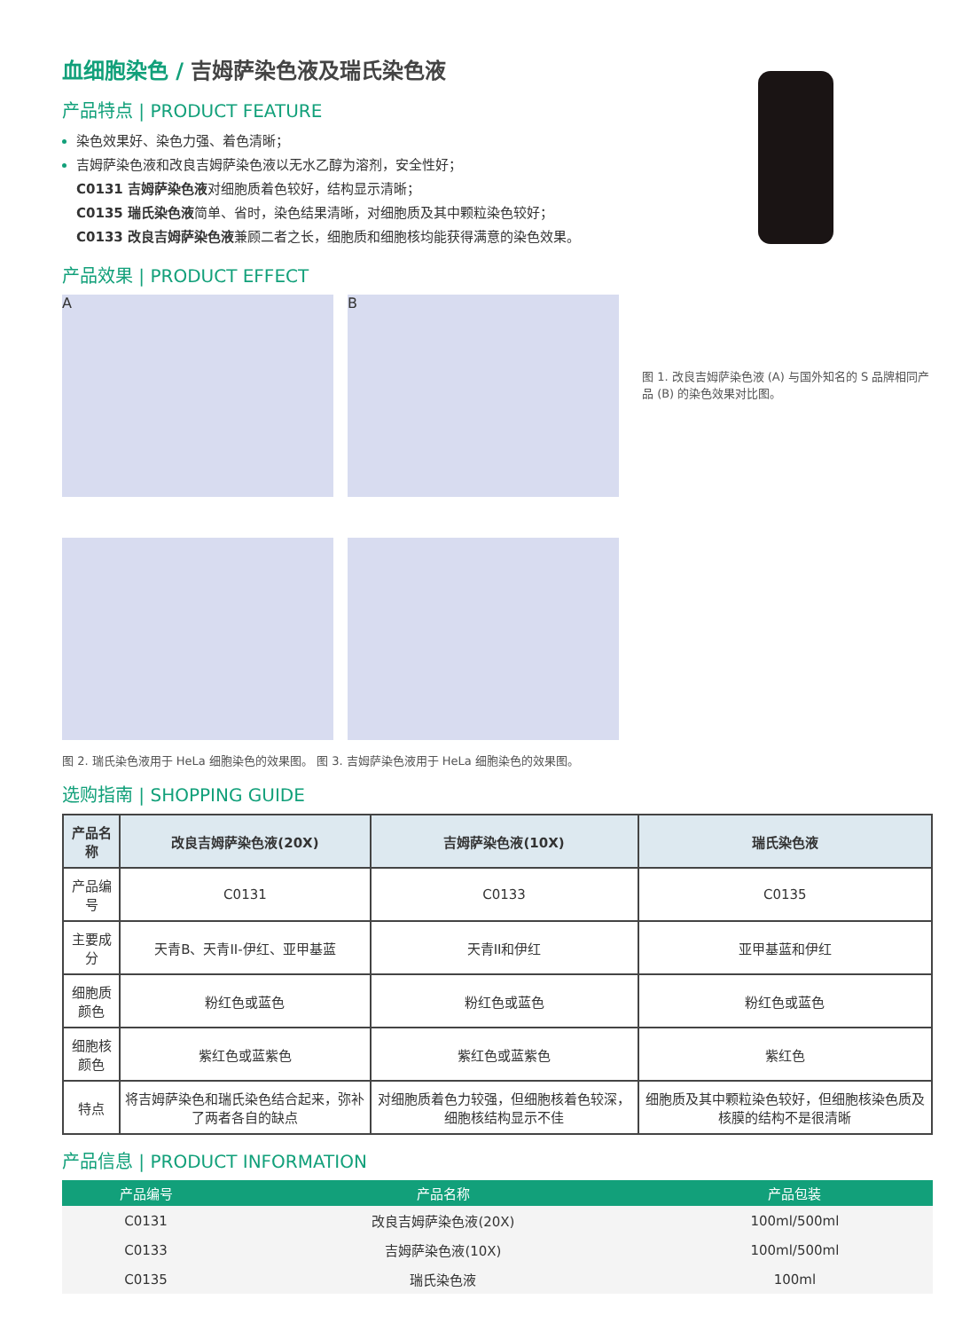血细胞染色 / 吉姆萨染色液及瑞氏染色液
产品特点 | PRODUCT FEATURE
染色效果好、染色力强、着色清晰；
吉姆萨染色液和改良吉姆萨染色液以无水乙醇为溶剂，安全性好；
C0131 吉姆萨染色液对细胞质着色较好，结构显示清晰；
C0135 瑞氏染色液简单、省时，染色结果清晰，对细胞质及其中颗粒染色较好；
C0133 改良吉姆萨染色液兼顾二者之长，细胞质和细胞核均能获得满意的染色效果。
产品效果 | PRODUCT EFFECT
A
B
图 1. 改良吉姆萨染色液 (A) 与国外知名的 S 品牌相同产品 (B) 的染色效果对比图。
图 2. 瑞氏染色液用于 HeLa 细胞染色的效果图。 图 3. 吉姆萨染色液用于 HeLa 细胞染色的效果图。
选购指南 | SHOPPING GUIDE
| 产品名称 | 改良吉姆萨染色液(20X) | 吉姆萨染色液(10X) | 瑞氏染色液 |
| --- | --- | --- | --- |
| 产品编号 | C0131 | C0133 | C0135 |
| 主要成分 | 天青B、天青II-伊红、亚甲基蓝 | 天青II和伊红 | 亚甲基蓝和伊红 |
| 细胞质颜色 | 粉红色或蓝色 | 粉红色或蓝色 | 粉红色或蓝色 |
| 细胞核颜色 | 紫红色或蓝紫色 | 紫红色或蓝紫色 | 紫红色 |
| 特点 | 将吉姆萨染色和瑞氏染色结合起来，弥补了两者各自的缺点 | 对细胞质着色力较强，但细胞核着色较深，细胞核结构显示不佳 | 细胞质及其中颗粒染色较好，但细胞核染色质及核膜的结构不是很清晰 |
产品信息 | PRODUCT INFORMATION
| 产品编号 | 产品名称 | 产品包装 |
| --- | --- | --- |
| C0131 | 改良吉姆萨染色液(20X) | 100ml/500ml |
| C0133 | 吉姆萨染色液(10X) | 100ml/500ml |
| C0135 | 瑞氏染色液 | 100ml |